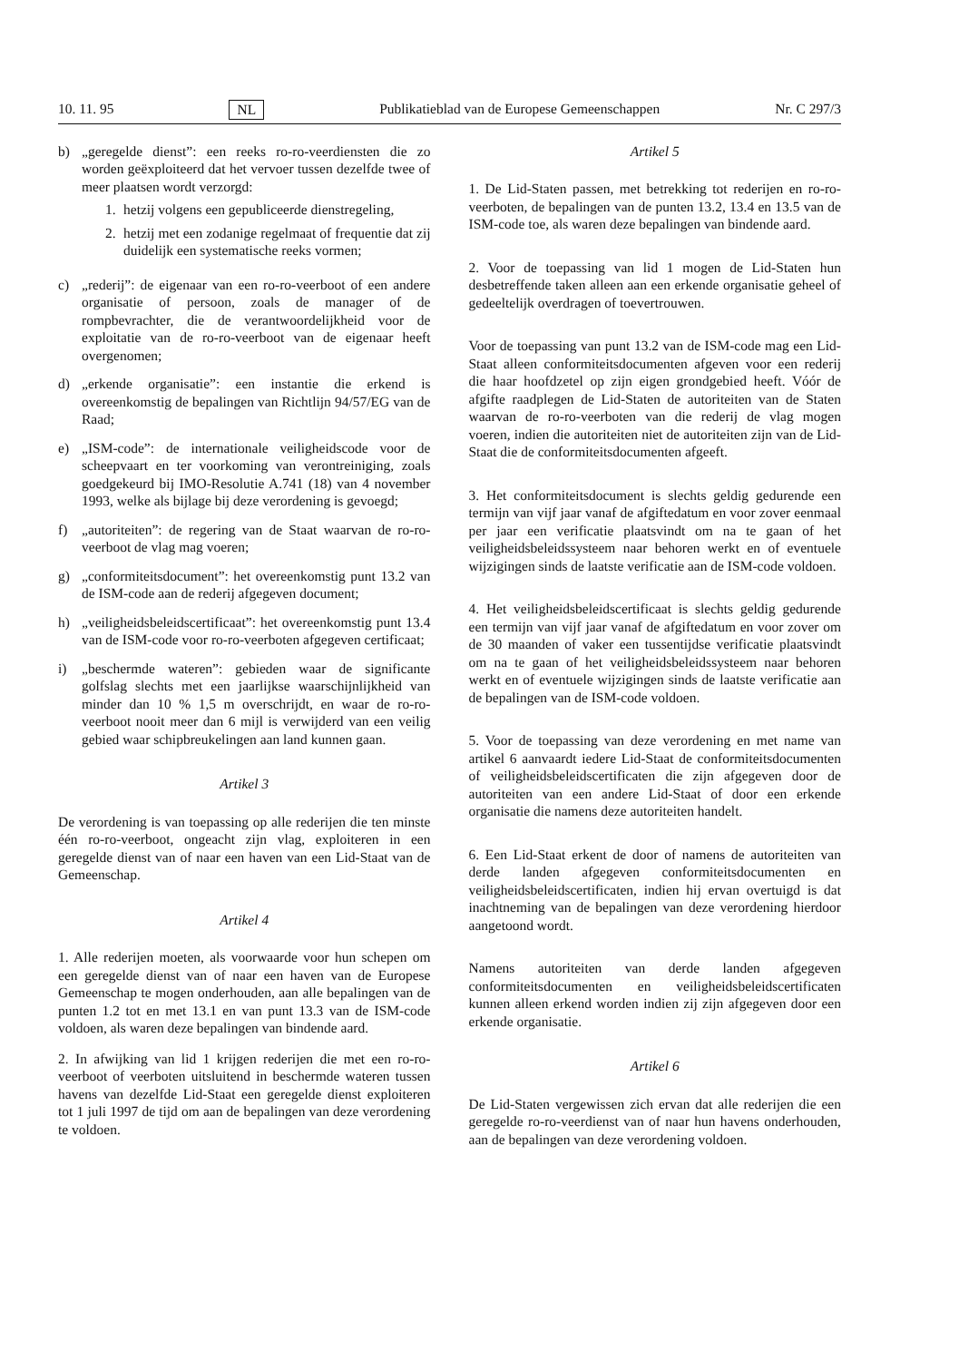10. 11. 95 NL Publikatieblad van de Europese Gemeenschappen Nr. C 297/3
b) „geregelde dienst”: een reeks ro-ro-veerdiensten die zo worden geëxploiteerd dat het vervoer tussen dezelfde twee of meer plaatsen wordt verzorgd:
1. hetzij volgens een gepubliceerde dienstregeling,
2. hetzij met een zodanige regelmaat of frequentie dat zij duidelijk een systematische reeks vormen;
c) „rederij”: de eigenaar van een ro-ro-veerboot of een andere organisatie of persoon, zoals de manager of de rompbevrachter, die de verantwoordelijkheid voor de exploitatie van de ro-ro-veerboot van de eigenaar heeft overgenomen;
d) „erkende organisatie”: een instantie die erkend is overeenkomstig de bepalingen van Richtlijn 94/57/EG van de Raad;
e) „ISM-code”: de internationale veiligheidscode voor de scheepvaart en ter voorkoming van verontreiniging, zoals goedgekeurd bij IMO-Resolutie A.741 (18) van 4 november 1993, welke als bijlage bij deze verordening is gevoegd;
f) „autoriteiten”: de regering van de Staat waarvan de ro-ro-veerboot de vlag mag voeren;
g) „conformiteitsdocument”: het overeenkomstig punt 13.2 van de ISM-code aan de rederij afgegeven document;
h) „veiligheidsbeleidscertificaat”: het overeenkomstig punt 13.4 van de ISM-code voor ro-ro-veerboten afgegeven certificaat;
i) „beschermde wateren”: gebieden waar de significante golfslag slechts met een jaarlijkse waarschijnlijkheid van minder dan 10 % 1,5 m overschrijdt, en waar de ro-ro-veerboot nooit meer dan 6 mijl is verwijderd van een veilig gebied waar schipbreukelingen aan land kunnen gaan.
Artikel 3
De verordening is van toepassing op alle rederijen die ten minste één ro-ro-veerboot, ongeacht zijn vlag, exploiteren in een geregelde dienst van of naar een haven van een Lid-Staat van de Gemeenschap.
Artikel 4
1. Alle rederijen moeten, als voorwaarde voor hun schepen om een geregelde dienst van of naar een haven van de Europese Gemeenschap te mogen onderhouden, aan alle bepalingen van de punten 1.2 tot en met 13.1 en van punt 13.3 van de ISM-code voldoen, als waren deze bepalingen van bindende aard.
2. In afwijking van lid 1 krijgen rederijen die met een ro-ro-veerboot of veerboten uitsluitend in beschermde wateren tussen havens van dezelfde Lid-Staat een geregelde dienst exploiteren tot 1 juli 1997 de tijd om aan de bepalingen van deze verordening te voldoen.
Artikel 5
1. De Lid-Staten passen, met betrekking tot rederijen en ro-ro-veerboten, de bepalingen van de punten 13.2, 13.4 en 13.5 van de ISM-code toe, als waren deze bepalingen van bindende aard.
2. Voor de toepassing van lid 1 mogen de Lid-Staten hun desbetreffende taken alleen aan een erkende organisatie geheel of gedeeltelijk overdragen of toevertrouwen.
Voor de toepassing van punt 13.2 van de ISM-code mag een Lid-Staat alleen conformiteitsdocumenten afgeven voor een rederij die haar hoofdzetel op zijn eigen grondgebied heeft. Vóór de afgifte raadplegen de Lid-Staten de autoriteiten van de Staten waarvan de ro-ro-veerboten van die rederij de vlag mogen voeren, indien die autoriteiten niet de autoriteiten zijn van de Lid-Staat die de conformiteitsdocumenten afgeeft.
3. Het conformiteitsdocument is slechts geldig gedurende een termijn van vijf jaar vanaf de afgiftedatum en voor zover eenmaal per jaar een verificatie plaatsvindt om na te gaan of het veiligheidsbeleidssysteem naar behoren werkt en of eventuele wijzigingen sinds de laatste verificatie aan de ISM-code voldoen.
4. Het veiligheidsbeleidscertificaat is slechts geldig gedurende een termijn van vijf jaar vanaf de afgiftedatum en voor zover om de 30 maanden of vaker een tussentijdse verificatie plaatsvindt om na te gaan of het veiligheidsbeleidssysteem naar behoren werkt en of eventuele wijzigingen sinds de laatste verificatie aan de bepalingen van de ISM-code voldoen.
5. Voor de toepassing van deze verordening en met name van artikel 6 aanvaardt iedere Lid-Staat de conformiteitsdocumenten of veiligheidsbeleidscertificaten die zijn afgegeven door de autoriteiten van een andere Lid-Staat of door een erkende organisatie die namens deze autoriteiten handelt.
6. Een Lid-Staat erkent de door of namens de autoriteiten van derde landen afgegeven conformiteitsdocumenten en veiligheidsbeleidscertificaten, indien hij ervan overtuigd is dat inachtneming van de bepalingen van deze verordening hierdoor aangetoond wordt.
Namens autoriteiten van derde landen afgegeven conformiteitsdocumenten en veiligheidsbeleidscertificaten kunnen alleen erkend worden indien zij zijn afgegeven door een erkende organisatie.
Artikel 6
De Lid-Staten vergewissen zich ervan dat alle rederijen die een geregelde ro-ro-veerdienst van of naar hun havens onderhouden, aan de bepalingen van deze verordening voldoen.